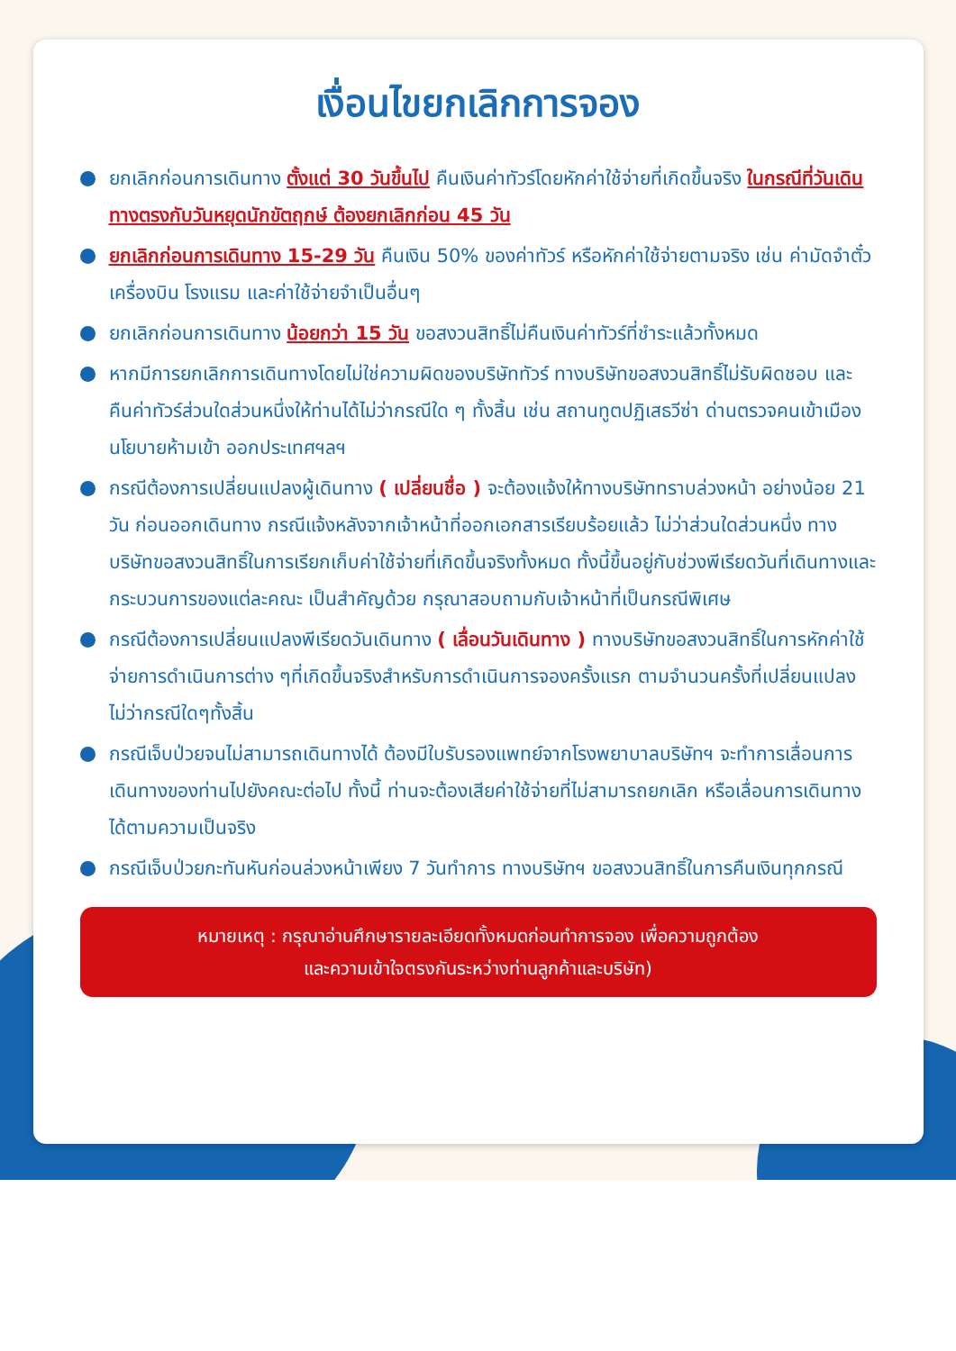เงื่อนไขยกเลิกการจอง
ยกเลิกก่อนการเดินทาง ตั้งแต่ 30 วันขึ้นไป คืนเงินค่าทัวร์โดยหักค่าใช้จ่ายที่เกิดขึ้นจริง ในกรณีที่วันเดินทางตรงกับวันหยุดนักขัตฤกษ์ ต้องยกเลิกก่อน 45 วัน
ยกเลิกก่อนการเดินทาง 15-29 วัน คืนเงิน 50% ของค่าทัวร์ หรือหักค่าใช้จ่ายตามจริง เช่น ค่ามัดจำตั๋วเครื่องบิน โรงแรม และค่าใช้จ่ายจำเป็นอื่นๆ
ยกเลิกก่อนการเดินทาง น้อยกว่า 15 วัน ขอสงวนสิทธิ์ไม่คืนเงินค่าทัวร์ที่ชำระแล้วทั้งหมด
หากมีการยกเลิกการเดินทางโดยไม่ใช่ความผิดของบริษัททัวร์ ทางบริษัทขอสงวนสิทธิ์ไม่รับผิดชอบ และ คืนค่าทัวร์ส่วนใดส่วนหนึ่งให้ท่านได้ไม่ว่ากรณีใด ๆ ทั้งสิ้น เช่น สถานทูตปฏิเสธวีซ่า ด่านตรวจคนเข้าเมือง นโยบายห้ามเข้า ออกประเทศฯลฯ
กรณีต้องการเปลี่ยนแปลงผู้เดินทาง ( เปลี่ยนชื่อ ) จะต้องแจ้งให้ทางบริษัททราบล่วงหน้า อย่างน้อย 21 วัน ก่อนออกเดินทาง กรณีแจ้งหลังจากเจ้าหน้าที่ออกเอกสารเรียบร้อยแล้ว ไม่ว่าส่วนใดส่วนหนึ่ง ทางบริษัทขอสงวนสิทธิ์ในการเรียกเก็บค่าใช้จ่ายที่เกิดขึ้นจริงทั้งหมด ทั้งนี้ขึ้นอยู่กับช่วงพีเรียดวันที่เดินทางและกระบวนการของแต่ละคณะ เป็นสำคัญด้วย กรุณาสอบถามกับเจ้าหน้าที่เป็นกรณีพิเศษ
กรณีต้องการเปลี่ยนแปลงพีเรียดวันเดินทาง ( เลื่อนวันเดินทาง ) ทางบริษัทขอสงวนสิทธิ์ในการหักค่าใช้จ่ายการดำเนินการต่าง ๆที่เกิดขึ้นจริงสำหรับการดำเนินการจองครั้งแรก ตามจำนวนครั้งที่เปลี่ยนแปลง ไม่ว่ากรณีใดๆทั้งสิ้น
กรณีเจ็บป่วยจนไม่สามารถเดินทางได้ ต้องมีใบรับรองแพทย์จากโรงพยาบาลบริษัทฯ จะทำการเลื่อนการเดินทางของท่านไปยังคณะต่อไป ทั้งนี้ ท่านจะต้องเสียค่าใช้จ่ายที่ไม่สามารถยกเลิก หรือเลื่อนการเดินทางได้ตามความเป็นจริง
กรณีเจ็บป่วยกะทันหันก่อนล่วงหน้าเพียง 7 วันทำการ ทางบริษัทฯ ขอสงวนสิทธิ์ในการคืนเงินทุกกรณี
หมายเหตุ : กรุณาอ่านศึกษารายละเอียดทั้งหมดก่อนทำการจอง เพื่อความถูกต้อง
และความเข้าใจตรงกันระหว่างท่านลูกค้าและบริษัท)